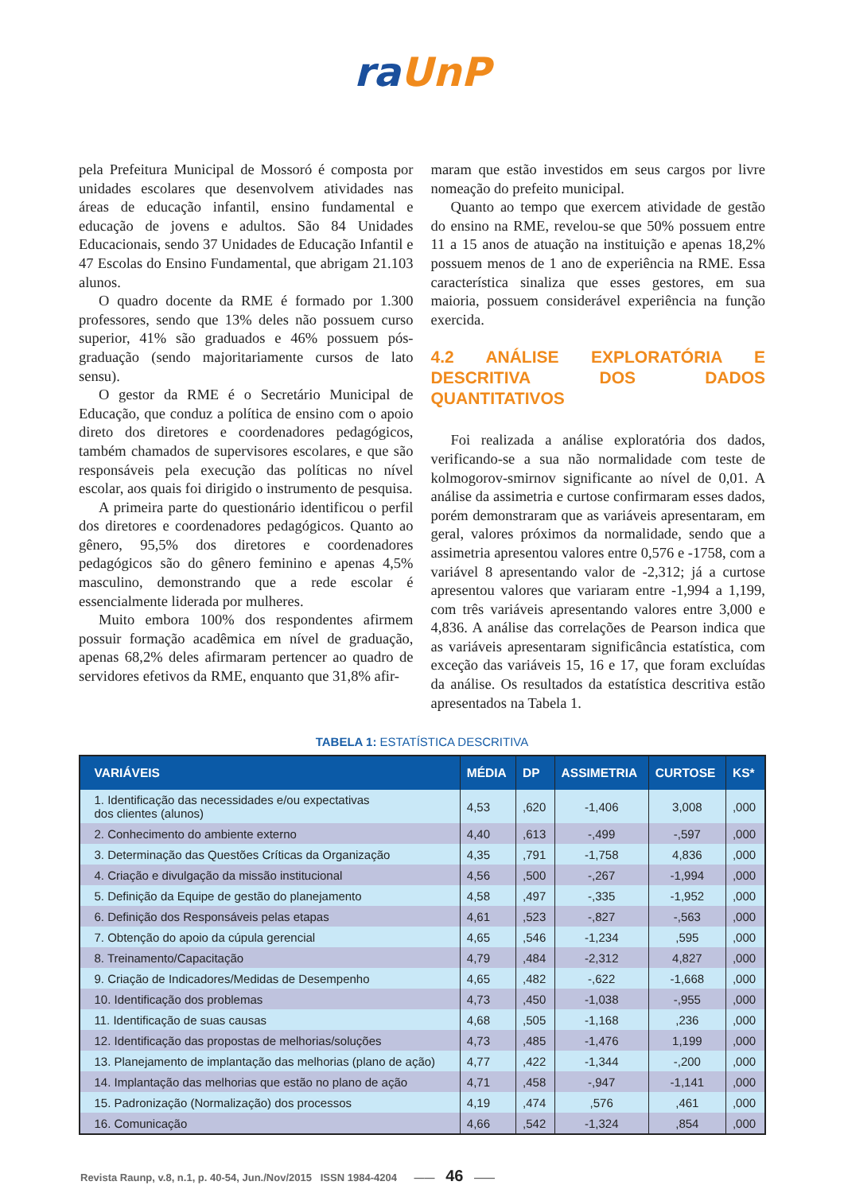ra UnP
pela Prefeitura Municipal de Mossoró é composta por unidades escolares que desenvolvem atividades nas áreas de educação infantil, ensino fundamental e educação de jovens e adultos. São 84 Unidades Educacionais, sendo 37 Unidades de Educação Infantil e 47 Escolas do Ensino Fundamental, que abrigam 21.103 alunos.
O quadro docente da RME é formado por 1.300 professores, sendo que 13% deles não possuem curso superior, 41% são graduados e 46% possuem pós-graduação (sendo majoritariamente cursos de lato sensu).
O gestor da RME é o Secretário Municipal de Educação, que conduz a política de ensino com o apoio direto dos diretores e coordenadores pedagógicos, também chamados de supervisores escolares, e que são responsáveis pela execução das políticas no nível escolar, aos quais foi dirigido o instrumento de pesquisa.
A primeira parte do questionário identificou o perfil dos diretores e coordenadores pedagógicos. Quanto ao gênero, 95,5% dos diretores e coordenadores pedagógicos são do gênero feminino e apenas 4,5% masculino, demonstrando que a rede escolar é essencialmente liderada por mulheres.
Muito embora 100% dos respondentes afirmem possuir formação acadêmica em nível de graduação, apenas 68,2% deles afirmaram pertencer ao quadro de servidores efetivos da RME, enquanto que 31,8% afir-
maram que estão investidos em seus cargos por livre nomeação do prefeito municipal.
Quanto ao tempo que exercem atividade de gestão do ensino na RME, revelou-se que 50% possuem entre 11 a 15 anos de atuação na instituição e apenas 18,2% possuem menos de 1 ano de experiência na RME. Essa característica sinaliza que esses gestores, em sua maioria, possuem considerável experiência na função exercida.
4.2 ANÁLISE EXPLORATÓRIA E DESCRITIVA DOS DADOS QUANTITATIVOS
Foi realizada a análise exploratória dos dados, verificando-se a sua não normalidade com teste de kolmogorov-smirnov significante ao nível de 0,01. A análise da assimetria e curtose confirmaram esses dados, porém demonstraram que as variáveis apresentaram, em geral, valores próximos da normalidade, sendo que a assimetria apresentou valores entre 0,576 e -1758, com a variável 8 apresentando valor de -2,312; já a curtose apresentou valores que variaram entre -1,994 a 1,199, com três variáveis apresentando valores entre 3,000 e 4,836. A análise das correlações de Pearson indica que as variáveis apresentaram significância estatística, com exceção das variáveis 15, 16 e 17, que foram excluídas da análise. Os resultados da estatística descritiva estão apresentados na Tabela 1.
TABELA 1: ESTATÍSTICA DESCRITIVA
| VARIÁVEIS | MÉDIA | DP | ASSIMETRIA | CURTOSE | KS* |
| --- | --- | --- | --- | --- | --- |
| 1. Identificação das necessidades e/ou expectativas dos clientes (alunos) | 4,53 | ,620 | -1,406 | 3,008 | ,000 |
| 2. Conhecimento do ambiente externo | 4,40 | ,613 | -,499 | -,597 | ,000 |
| 3. Determinação das Questões Críticas da Organização | 4,35 | ,791 | -1,758 | 4,836 | ,000 |
| 4. Criação e divulgação da missão institucional | 4,56 | ,500 | -,267 | -1,994 | ,000 |
| 5. Definição da Equipe de gestão do planejamento | 4,58 | ,497 | -,335 | -1,952 | ,000 |
| 6. Definição dos Responsáveis pelas etapas | 4,61 | ,523 | -,827 | -,563 | ,000 |
| 7. Obtenção do apoio da cúpula gerencial | 4,65 | ,546 | -1,234 | ,595 | ,000 |
| 8. Treinamento/Capacitação | 4,79 | ,484 | -2,312 | 4,827 | ,000 |
| 9. Criação de Indicadores/Medidas de Desempenho | 4,65 | ,482 | -,622 | -1,668 | ,000 |
| 10. Identificação dos problemas | 4,73 | ,450 | -1,038 | -,955 | ,000 |
| 11. Identificação de suas causas | 4,68 | ,505 | -1,168 | ,236 | ,000 |
| 12. Identificação das propostas de melhorias/soluções | 4,73 | ,485 | -1,476 | 1,199 | ,000 |
| 13. Planejamento de implantação das melhorias (plano de ação) | 4,77 | ,422 | -1,344 | -,200 | ,000 |
| 14. Implantação das melhorias que estão no plano de ação | 4,71 | ,458 | -,947 | -1,141 | ,000 |
| 15. Padronização (Normalização) dos processos | 4,19 | ,474 | ,576 | ,461 | ,000 |
| 16. Comunicação | 4,66 | ,542 | -1,324 | ,854 | ,000 |
Revista Raunp, v.8, n.1, p. 40-54, Jun./Nov/2015 ISSN 1984-4204 —— 46 ——